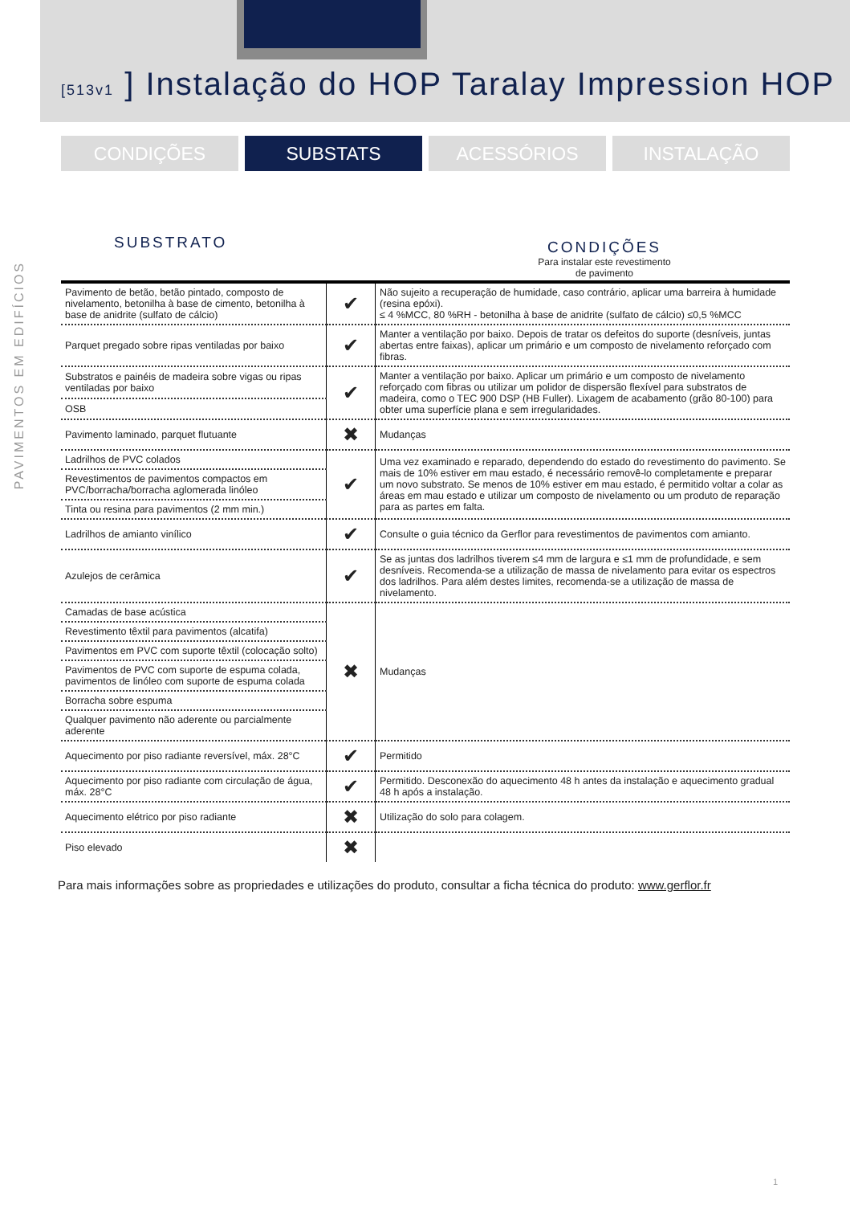[513v1 ] Instalação do HOP Taralay Impression HOP
CONDIÇÕES SUBSTATS ACESSÓRIOS INSTALAÇÃO
PAVIMENTOS EM EDIFÍCIOS
SUBSTRATO
CONDIÇÕES
Para instalar este revestimento
de pavimento
| Pavimento de betão, betão pintado, composto de nivelamento, betonilha à base de cimento, betonilha à base de anidrite (sulfato de cálcio) | ✔ | Não sujeito a recuperação de humidade, caso contrário, aplicar uma barreira à humidade (resina epóxi). ≤ 4 %MCC, 80 %RH - betonilha à base de anidrite (sulfato de cálcio) ≤0,5 %MCC |
| Parquet pregado sobre ripas ventiladas por baixo | ✔ | Manter a ventilação por baixo. Depois de tratar os defeitos do suporte (desníveis, juntas abertas entre faixas), aplicar um primário e um composto de nivelamento reforçado com fibras. |
| Substratos e painéis de madeira sobre vigas ou ripas ventiladas por baixo | ✔ | Manter a ventilação por baixo. Aplicar um primário e um composto de nivelamento reforçado com fibras ou utilizar um polidor de dispersão flexível para substratos de madeira, como o TEC 900 DSP (HB Fuller). Lixagem de acabamento (grão 80-100) para obter uma superfície plana e sem irregularidades. |
| OSB | | |
| Pavimento laminado, parquet flutuante | ✖ | Mudanças |
| Ladrilhos de PVC colados | ✔ | Uma vez examinado e reparado, dependendo do estado do revestimento do pavimento. Se mais de 10% estiver em mau estado, é necessário removê-lo completamente e preparar um novo substrato. Se menos de 10% estiver em mau estado, é permitido voltar a colar as áreas em mau estado e utilizar um composto de nivelamento ou um produto de reparação para as partes em falta. |
| Revestimentos de pavimentos compactos em PVC/borracha/borracha aglomerada linóleo | | |
| Tinta ou resina para pavimentos (2 mm min.) | | |
| Ladrilhos de amianto vinílico | ✔ | Consulte o guia técnico da Gerflor para revestimentos de pavimentos com amianto. |
| Azulejos de cerâmica | ✔ | Se as juntas dos ladrilhos tiverem ≤4 mm de largura e ≤1 mm de profundidade, e sem desníveis. Recomenda-se a utilização de massa de nivelamento para evitar os espectros dos ladrilhos. Para além destes limites, recomenda-se a utilização de massa de nivelamento. |
| Camadas de base acústica | ✖ | Mudanças |
| Revestimento têxtil para pavimentos (alcatifa) | | |
| Pavimentos em PVC com suporte têxtil (colocação solto) | | |
| Pavimentos de PVC com suporte de espuma colada, pavimentos de linóleo com suporte de espuma colada | | |
| Borracha sobre espuma | | |
| Qualquer pavimento não aderente ou parcialmente aderente | | |
| Aquecimento por piso radiante reversível, máx. 28°C | ✔ | Permitido |
| Aquecimento por piso radiante com circulação de água, máx. 28°C | ✔ | Permitido. Desconexão do aquecimento 48 h antes da instalação e aquecimento gradual 48 h após a instalação. |
| Aquecimento elétrico por piso radiante | ✖ | Utilização do solo para colagem. |
| Piso elevado | ✖ | |
Para mais informações sobre as propriedades e utilizações do produto, consultar a ficha técnica do produto: www.gerflor.fr
1